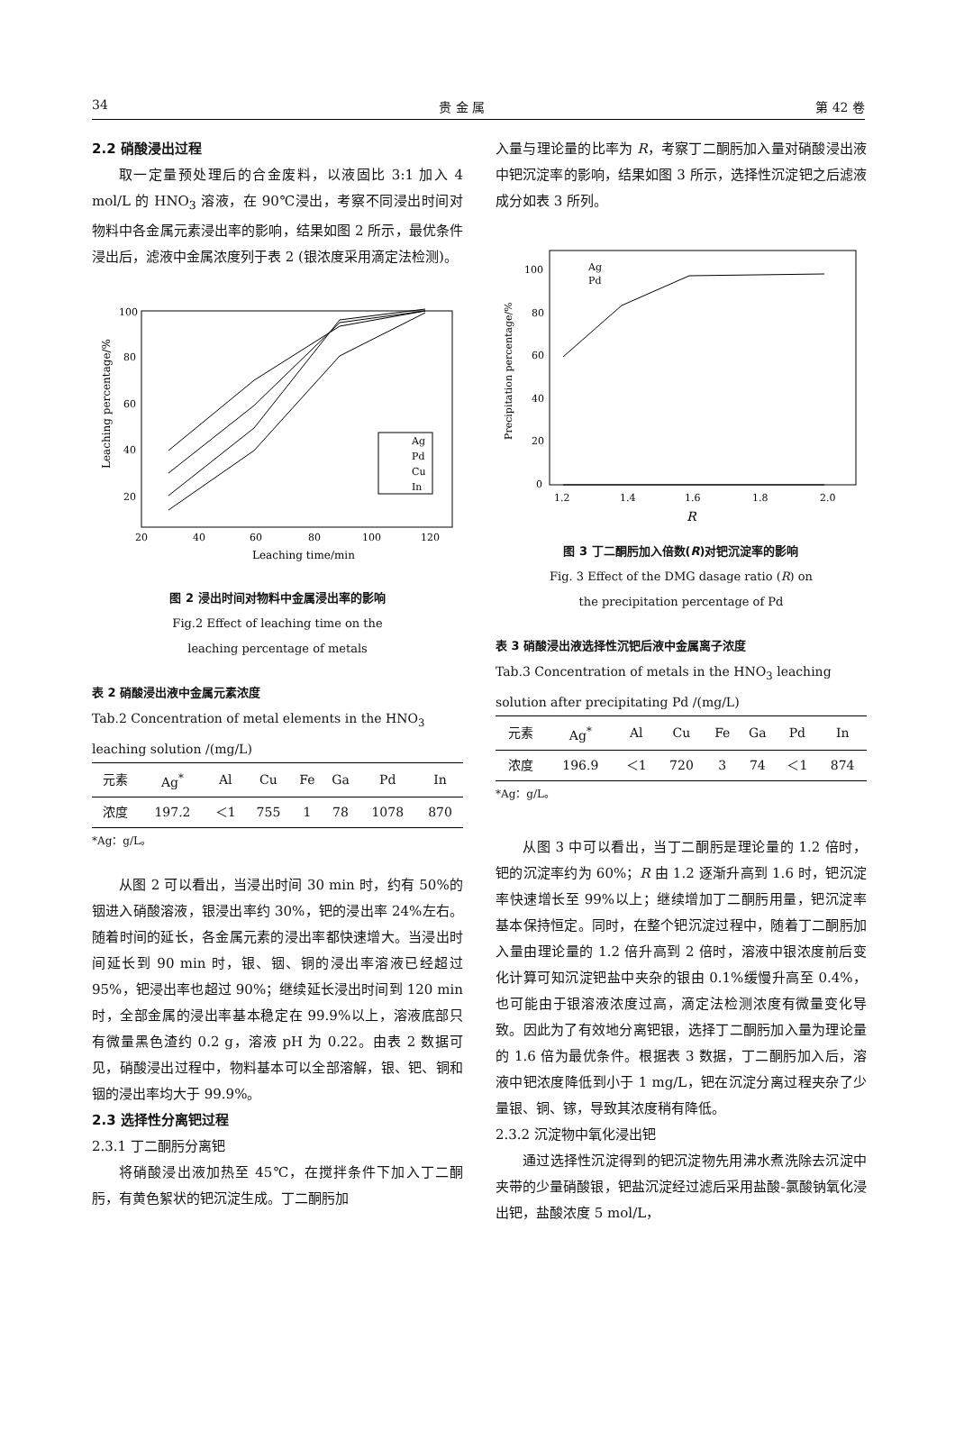34 贵 金 属 第 42 卷
2.2 硝酸浸出过程
取一定量预处理后的合金废料，以液固比 3:1 加入 4 mol/L 的 HNO<sub>3</sub> 溶液，在 90℃浸出，考察不同浸出时间对物料中各金属元素浸出率的影响，结果如图 2 所示，最优条件浸出后，滤液中金属浓度列于表 2 (银浓度采用滴定法检测)。
100
80
60
40
20
20
40
60
80
100
120
Leaching time/min
Leaching percentage/%
Ag
Pd
Cu
In
图 2 浸出时间对物料中金属浸出率的影响
Fig.2 Effect of leaching time on the
leaching percentage of metals
表 2 硝酸浸出液中金属元素浓度
Tab.2 Concentration of metal elements in the HNO<sub>3</sub> leaching solution /(mg/L)
| 元素 | Ag<sup>*</sup> | Al | Cu | Fe | Ga | Pd | In |
| 浓度 | 197.2 | ＜1 | 755 | 1 | 78 | 1078 | 870 |
*Ag：g/L。
从图 2 可以看出，当浸出时间 30 min 时，约有 50%的铟进入硝酸溶液，银浸出率约 30%，钯的浸出率 24%左右。随着时间的延长，各金属元素的浸出率都快速增大。当浸出时间延长到 90 min 时，银、铟、铜的浸出率溶液已经超过 95%，钯浸出率也超过 90%；继续延长浸出时间到 120 min 时，全部金属的浸出率基本稳定在 99.9%以上，溶液底部只有微量黑色渣约 0.2 g，溶液 pH 为 0.22。由表 2 数据可见，硝酸浸出过程中，物料基本可以全部溶解，银、钯、铜和铟的浸出率均大于 99.9%。
2.3 选择性分离钯过程
2.3.1 丁二酮肟分离钯
将硝酸浸出液加热至 45℃，在搅拌条件下加入丁二酮肟，有黄色絮状的钯沉淀生成。丁二酮肟加
入量与理论量的比率为 R，考察丁二酮肟加入量对硝酸浸出液中钯沉淀率的影响，结果如图 3 所示，选择性沉淀钯之后滤液成分如表 3 所列。
100
80
60
40
20
0
1.2
1.4
1.6
1.8
2.0
R
Precipitation percentage/%
Ag
Pd
图 3 丁二酮肟加入倍数(R)对钯沉淀率的影响
Fig. 3 Effect of the DMG dasage ratio (R) on
the precipitation percentage of Pd
表 3 硝酸浸出液选择性沉钯后液中金属离子浓度
Tab.3 Concentration of metals in the HNO<sub>3</sub> leaching solution after precipitating Pd /(mg/L)
| 元素 | Ag<sup>*</sup> | Al | Cu | Fe | Ga | Pd | In |
| 浓度 | 196.9 | ＜1 | 720 | 3 | 74 | ＜1 | 874 |
*Ag：g/L。
从图 3 中可以看出，当丁二酮肟是理论量的 1.2 倍时，钯的沉淀率约为 60%；R 由 1.2 逐渐升高到 1.6 时，钯沉淀率快速增长至 99%以上；继续增加丁二酮肟用量，钯沉淀率基本保持恒定。同时，在整个钯沉淀过程中，随着丁二酮肟加入量由理论量的 1.2 倍升高到 2 倍时，溶液中银浓度前后变化计算可知沉淀钯盐中夹杂的银由 0.1%缓慢升高至 0.4%，也可能由于银溶液浓度过高，滴定法检测浓度有微量变化导致。因此为了有效地分离钯银，选择丁二酮肟加入量为理论量的 1.6 倍为最优条件。根据表 3 数据，丁二酮肟加入后，溶液中钯浓度降低到小于 1 mg/L，钯在沉淀分离过程夹杂了少量银、铜、镓，导致其浓度稍有降低。
2.3.2 沉淀物中氧化浸出钯
通过选择性沉淀得到的钯沉淀物先用沸水煮洗除去沉淀中夹带的少量硝酸银，钯盐沉淀经过滤后采用盐酸-氯酸钠氧化浸出钯，盐酸浓度 5 mol/L，